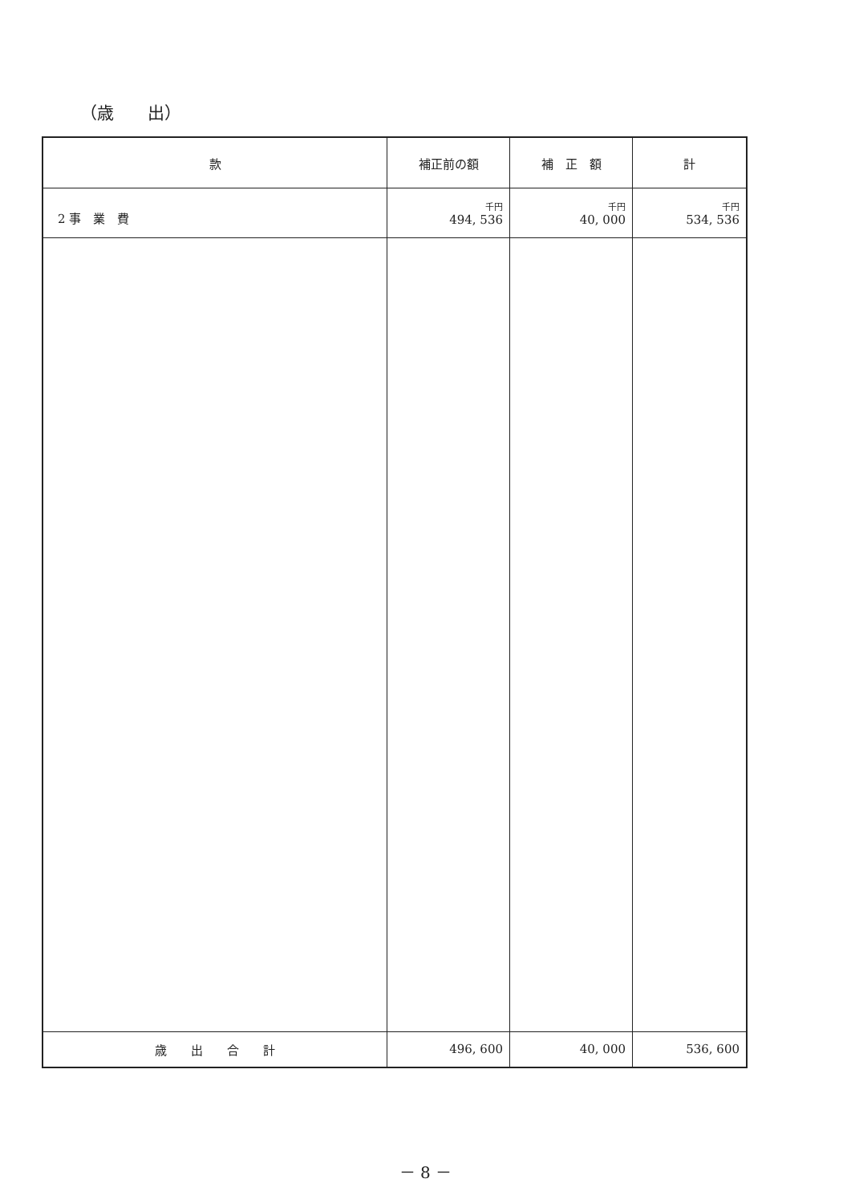（歳　　出）
| 款 | 補正前の額 | 補 正 額 | 計 |
| --- | --- | --- | --- |
| 2 事 業 費 | 千円 494, 536 | 千円 40, 000 | 千円 534, 536 |
| 歳 出 合 計 | 496, 600 | 40, 000 | 536, 600 |
－ 8 －